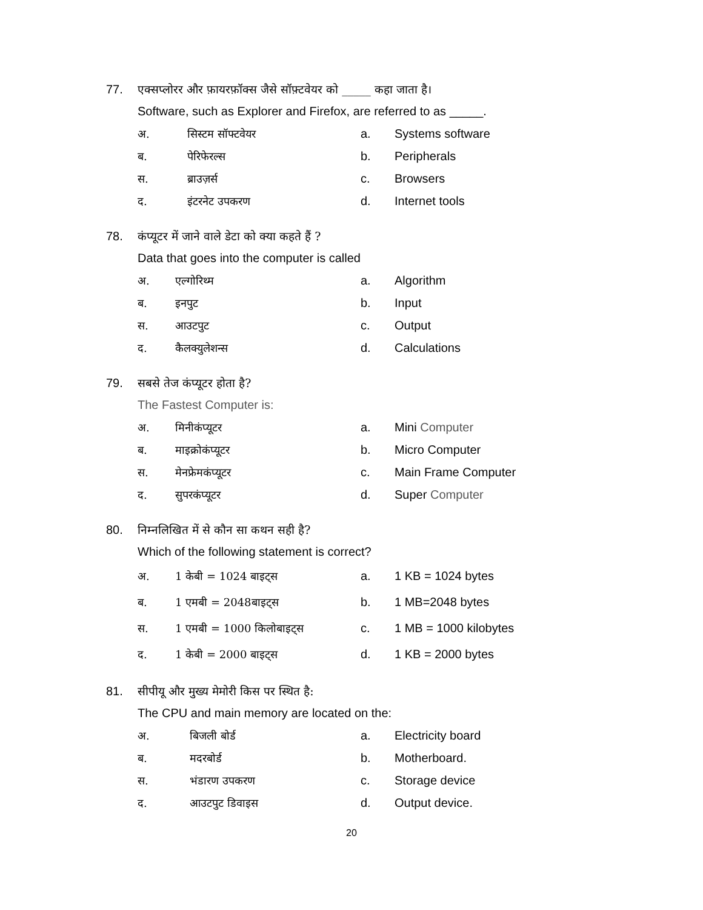77. एक्सप्लोरर और फ़ायरफ़ॉक्स जैसे सॉफ़्टवेयर को _____ कहा जाता है।
Software, such as Explorer and Firefox, are referred to as _____.
अ. सिस्टम सॉफ्टवेयर a. Systems software
ब. पेरिफेरल्स b. Peripherals
स. ब्राउज़र्स c. Browsers
द. इंटरनेट उपकरण d. Internet tools
78. कंप्यूटर में जाने वाले डेटा को क्या कहते हैं ?
Data that goes into the computer is called
अ. एल्गोरिथ्म a. Algorithm
ब. इनपुट b. Input
स. आउटपुट c. Output
द. कैलक्युलेशन्स d. Calculations
79. सबसे तेज कंप्यूटर होता है?
The Fastest Computer is:
अ. मिनीकंप्यूटर a. Mini Computer
ब. माइक्रोकंप्यूटर b. Micro Computer
स. मेनफ्रेमकंप्यूटर c. Main Frame Computer
द. सुपरकंप्यूटर d. Super Computer
80. निम्नलिखित में से कौन सा कथन सही है?
Which of the following statement is correct?
अ. 1 केबी = 1024 बाइट्स a. 1 KB = 1024 bytes
ब. 1 एमबी = 2048बाइट्स b. 1 MB=2048 bytes
स. 1 एमबी = 1000 किलोबाइट्स c. 1 MB = 1000 kilobytes
द. 1 केबी = 2000 बाइट्स d. 1 KB = 2000 bytes
81. सीपीयू और मुख्य मेमोरी किस पर स्थित है:
The CPU and main memory are located on the:
अ. बिजली बोर्ड a. Electricity board
ब. मदरबोर्ड b. Motherboard.
स. भंडारण उपकरण c. Storage device
द. आउटपुट डिवाइस d. Output device.
20